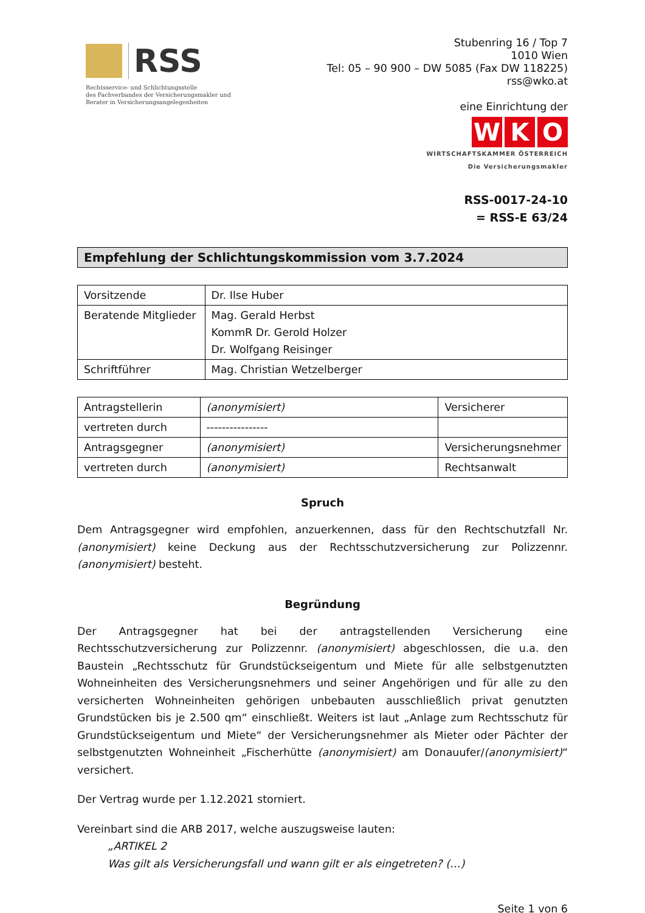RSS
Rechtsservice- und Schlichtungsstelle
des Fachverbandes der Versicherungsmakler und
Berater in Versicherungsangelegenheiten
Stubenring 16 / Top 7
1010 Wien
Tel: 05 – 90 900 – DW 5085 (Fax DW 118225)
rss@wko.at
eine Einrichtung der
W K O
WIRTSCHAFTSKAMMER ÖSTERREICH
Die Versicherungsmakler
RSS-0017-24-10
= RSS-E 63/24
Empfehlung der Schlichtungskommission vom 3.7.2024
| Vorsitzende | Dr. Ilse Huber |
| Beratende Mitglieder | Mag. Gerald Herbst KommR Dr. Gerold Holzer Dr. Wolfgang Reisinger |
| Schriftführer | Mag. Christian Wetzelberger |
| Antragstellerin | (anonymisiert) | Versicherer |
| vertreten durch | ---------------- | |
| Antragsgegner | (anonymisiert) | Versicherungsnehmer |
| vertreten durch | (anonymisiert) | Rechtsanwalt |
Spruch
Dem Antragsgegner wird empfohlen, anzuerkennen, dass für den Rechtschutzfall Nr. (anonymisiert) keine Deckung aus der Rechtsschutzversicherung zur Polizzennr. (anonymisiert) besteht.
Begründung
Der Antragsgegner hat bei der antragstellenden Versicherung eine Rechtsschutzversicherung zur Polizzennr. (anonymisiert) abgeschlossen, die u.a. den Baustein „Rechtsschutz für Grundstückseigentum und Miete für alle selbstgenutzten Wohneinheiten des Versicherungsnehmers und seiner Angehörigen und für alle zu den versicherten Wohneinheiten gehörigen unbebauten ausschließlich privat genutzten Grundstücken bis je 2.500 qm“ einschließt. Weiters ist laut „Anlage zum Rechtsschutz für Grundstückseigentum und Miete“ der Versicherungsnehmer als Mieter oder Pächter der selbstgenutzten Wohneinheit „Fischerhütte (anonymisiert) am Donauufer/(anonymisiert)“ versichert.
Der Vertrag wurde per 1.12.2021 storniert.
Vereinbart sind die ARB 2017, welche auszugsweise lauten:
„ARTIKEL 2
Was gilt als Versicherungsfall und wann gilt er als eingetreten? (…)
Seite 1 von 6